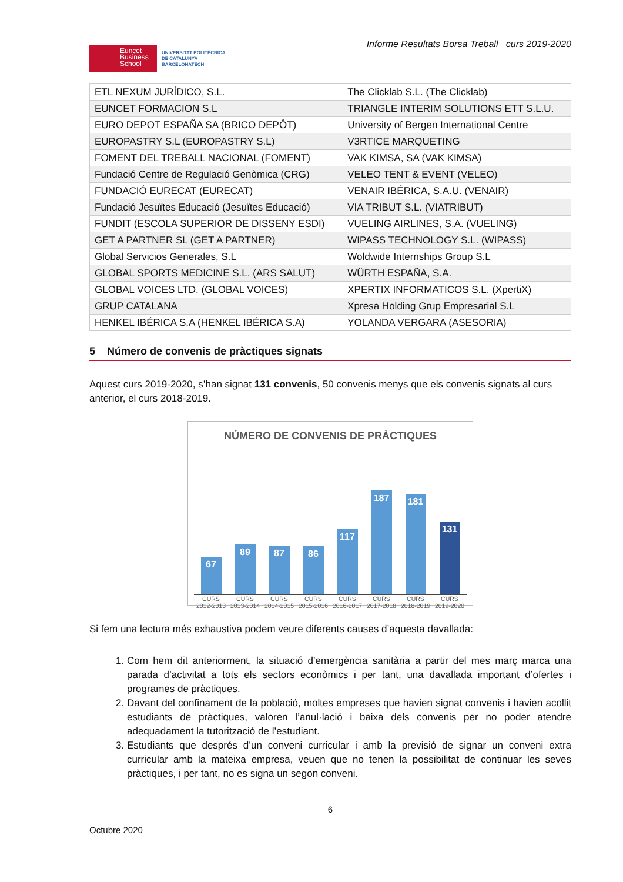Euncet
Business
School
UNIVERSITAT POLITÈCNICA
DE CATALUNYA
BARCELONATECH
Informe Resultats Borsa Treball_ curs 2019-2020
| ETL NEXUM JURÍDICO, S.L. | The Clicklab S.L. (The Clicklab) |
| EUNCET FORMACION S.L | TRIANGLE INTERIM SOLUTIONS ETT S.L.U. |
| EURO DEPOT ESPAÑA SA (BRICO DEPÔT) | University of Bergen International Centre |
| EUROPASTRY S.L (EUROPASTRY S.L) | V3RTICE MARQUETING |
| FOMENT DEL TREBALL NACIONAL (FOMENT) | VAK KIMSA, SA (VAK KIMSA) |
| Fundació Centre de Regulació Genòmica (CRG) | VELEO TENT & EVENT (VELEO) |
| FUNDACIÓ EURECAT (EURECAT) | VENAIR IBÉRICA, S.A.U. (VENAIR) |
| Fundació Jesuïtes Educació (Jesuïtes Educació) | VIA TRIBUT S.L. (VIATRIBUT) |
| FUNDIT (ESCOLA SUPERIOR DE DISSENY ESDI) | VUELING AIRLINES, S.A. (VUELING) |
| GET A PARTNER SL (GET A PARTNER) | WIPASS TECHNOLOGY S.L. (WIPASS) |
| Global Servicios Generales, S.L | Woldwide Internships Group S.L |
| GLOBAL SPORTS MEDICINE S.L. (ARS SALUT) | WÜRTH ESPAÑA, S.A. |
| GLOBAL VOICES LTD. (GLOBAL VOICES) | XPERTIX INFORMATICOS S.L. (XpertiX) |
| GRUP CATALANA | Xpresa Holding Grup Empresarial S.L |
| HENKEL IBÉRICA S.A (HENKEL IBÉRICA S.A) | YOLANDA VERGARA (ASESORIA) |
5 Número de convenis de pràctiques signats
Aquest curs 2019-2020, s’han signat 131 convenis, 50 convenis menys que els convenis signats al curs anterior, el curs 2018-2019.
NÚMERO DE CONVENIS DE PRÀCTIQUES
67
89
87
86
117
187
181
131
CURS 2012-2013 CURS 2013-2014 CURS 2014-2015 CURS 2015-2016 CURS 2016-2017 CURS 2017-2018 CURS 2018-2019 CURS 2019-2020
Si fem una lectura més exhaustiva podem veure diferents causes d’aquesta davallada:
1. Com hem dit anteriorment, la situació d’emergència sanitària a partir del mes març marca una parada d’activitat a tots els sectors econòmics i per tant, una davallada important d’ofertes i programes de pràctiques.
2. Davant del confinament de la població, moltes empreses que havien signat convenis i havien acollit estudiants de pràctiques, valoren l’anul·lació i baixa dels convenis per no poder atendre adequadament la tutorització de l’estudiant.
3. Estudiants que després d’un conveni curricular i amb la previsió de signar un conveni extra curricular amb la mateixa empresa, veuen que no tenen la possibilitat de continuar les seves pràctiques, i per tant, no es signa un segon conveni.
6
Octubre 2020